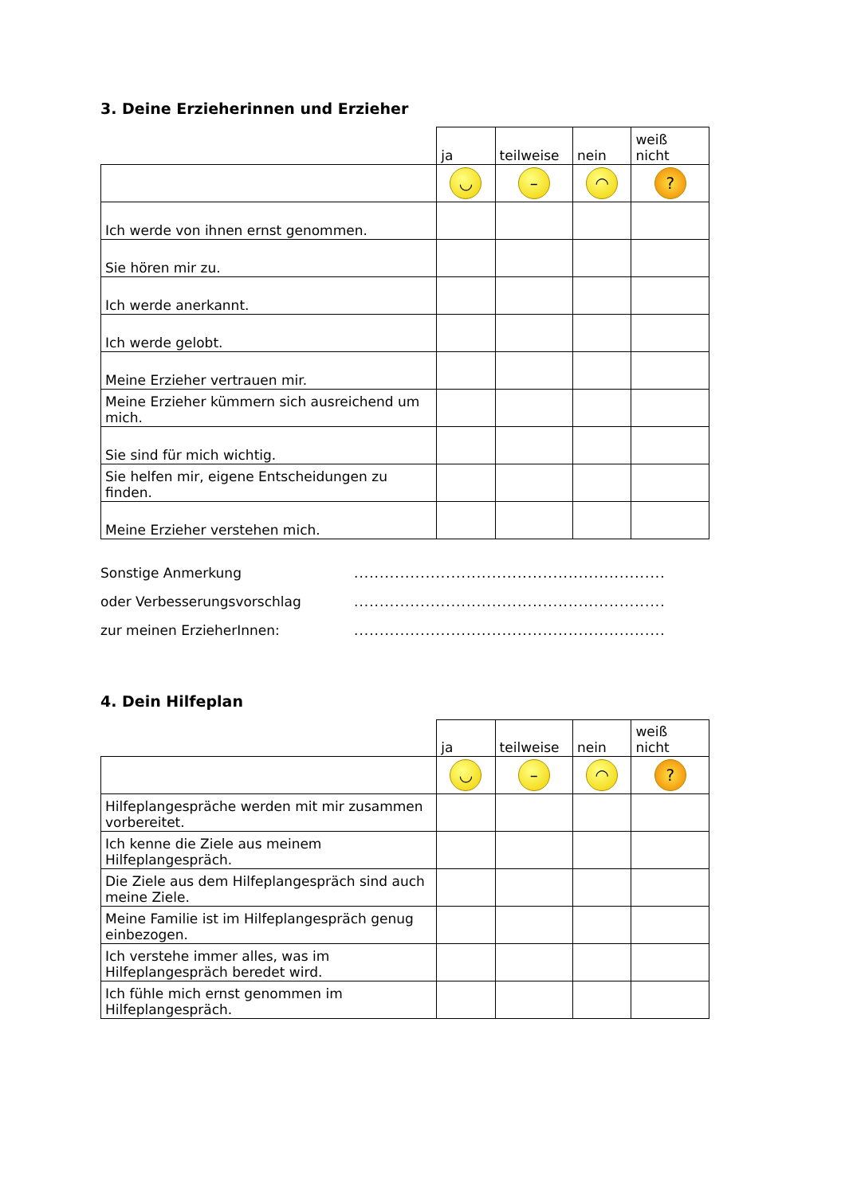3. Deine Erzieherinnen und Erzieher
| | ja | teilweise | nein | weiß nicht |
| --- | --- | --- | --- | --- |
| | ◡ | – | ◠ | ? |
| Ich werde von ihnen ernst genommen. | | | | |
| Sie hören mir zu. | | | | |
| Ich werde anerkannt. | | | | |
| Ich werde gelobt. | | | | |
| Meine Erzieher vertrauen mir. | | | | |
| Meine Erzieher kümmern sich ausreichend um mich. | | | | |
| Sie sind für mich wichtig. | | | | |
| Sie helfen mir, eigene Entscheidungen zu finden. | | | | |
| Meine Erzieher verstehen mich. | | | | |
Sonstige Anmerkung
oder Verbesserungsvorschlag
zur meinen ErzieherInnen:
.............................................................
.............................................................
.............................................................
4. Dein Hilfeplan
| | ja | teilweise | nein | weiß nicht |
| --- | --- | --- | --- | --- |
| | ◡ | – | ◠ | ? |
| Hilfeplangespräche werden mit mir zusammen vorbereitet. | | | | |
| Ich kenne die Ziele aus meinem Hilfeplangespräch. | | | | |
| Die Ziele aus dem Hilfeplangespräch sind auch meine Ziele. | | | | |
| Meine Familie ist im Hilfeplangespräch genug einbezogen. | | | | |
| Ich verstehe immer alles, was im Hilfeplangespräch beredet wird. | | | | |
| Ich fühle mich ernst genommen im Hilfeplangespräch. | | | | |